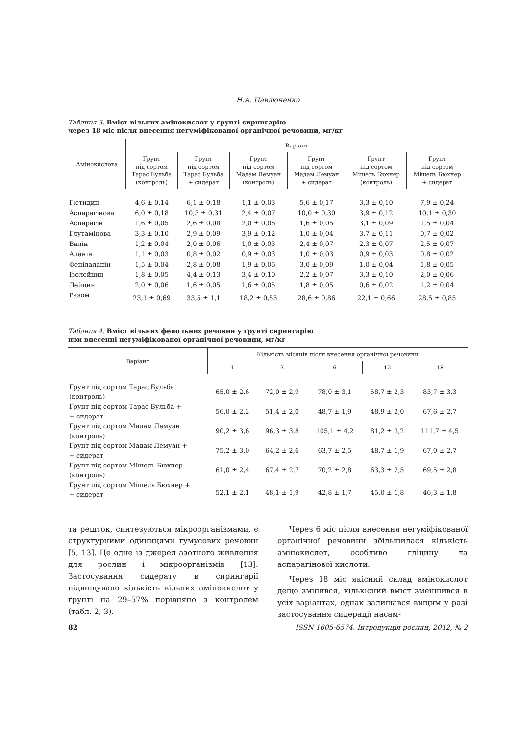Н.А. Павлюченко
Таблиця 3. Вміст вільних амінокислот у ґрунті сирингарію
через 18 міс після внесення негуміфікованої органічної речовини, мг/кг
| Амінокислота | Варіант | | | | | |
| --- | --- | --- | --- | --- | --- | --- |
| | Ґрунт під сортом Тарас Бульба (контроль) | Ґрунт під сортом Тарас Бульба + сидерат | Ґрунт під сортом Мадам Лемуан (контроль) | Ґрунт під сортом Мадам Лемуан + сидерат | Ґрунт під сортом Мішель Бюхнер (контроль) | Ґрунт під сортом Мішель Бюхнер + сидерат |
| Гістидин | 4,6 ± 0,14 | 6,1 ± 0,18 | 1,1 ± 0,03 | 5,6 ± 0,17 | 3,3 ± 0,10 | 7,9 ± 0,24 |
| Аспарагінова | 6,0 ± 0,18 | 10,3 ± 0,31 | 2,4 ± 0,07 | 10,0 ± 0,30 | 3,9 ± 0,12 | 10,1 ± 0,30 |
| Аспарагін | 1,6 ± 0,05 | 2,6 ± 0,08 | 2,0 ± 0,06 | 1,6 ± 0,05 | 3,1 ± 0,09 | 1,5 ± 0,04 |
| Глутамінова | 3,3 ± 0,10 | 2,9 ± 0,09 | 3,9 ± 0,12 | 1,0 ± 0,04 | 3,7 ± 0,11 | 0,7 ± 0,02 |
| Валін | 1,2 ± 0,04 | 2,0 ± 0,06 | 1,0 ± 0,03 | 2,4 ± 0,07 | 2,3 ± 0,07 | 2,5 ± 0,07 |
| Аланін | 1,1 ± 0,03 | 0,8 ± 0,02 | 0,9 ± 0,03 | 1,0 ± 0,03 | 0,9 ± 0,03 | 0,8 ± 0,02 |
| Фенілаланін | 1,5 ± 0,04 | 2,8 ± 0,08 | 1,9 ± 0,06 | 3,0 ± 0,09 | 1,0 ± 0,04 | 1,8 ± 0,05 |
| Ізолейцин | 1,8 ± 0,05 | 4,4 ± 0,13 | 3,4 ± 0,10 | 2,2 ± 0,07 | 3,3 ± 0,10 | 2,0 ± 0,06 |
| Лейцин | 2,0 ± 0,06 | 1,6 ± 0,05 | 1,6 ± 0,05 | 1,8 ± 0,05 | 0,6 ± 0,02 | 1,2 ± 0,04 |
| Разом | 23,1 ± 0,69 | 33,5 ± 1,1 | 18,2 ± 0,55 | 28,6 ± 0,86 | 22,1 ± 0,66 | 28,5 ± 0,85 |
Таблиця 4. Вміст вільних фенольних речовин у ґрунті сирингарію
при внесенні негуміфікованої органічної речовини, мг/кг
| Варіант | Кількість місяців після внесення органічної речовини | | | | |
| --- | --- | --- | --- | --- | --- |
| | 1 | 3 | 6 | 12 | 18 |
| Ґрунт під сортом Тарас Бульба (контроль) | 65,0 ± 2,6 | 72,0 ± 2,9 | 78,0 ± 3,1 | 58,7 ± 2,3 | 83,7 ± 3,3 |
| Ґрунт під сортом Тарас Бульба + + сидерат | 56,0 ± 2,2 | 51,4 ± 2,0 | 48,7 ± 1,9 | 48,9 ± 2,0 | 67,6 ± 2,7 |
| Ґрунт під сортом Мадам Лемуан (контроль) | 90,2 ± 3,6 | 96,3 ± 3,8 | 105,1 ± 4,2 | 81,2 ± 3,2 | 111,7 ± 4,5 |
| Ґрунт під сортом Мадам Лемуан + + сидерат | 75,2 ± 3,0 | 64,2 ± 2,6 | 63,7 ± 2,5 | 48,7 ± 1,9 | 67,0 ± 2,7 |
| Ґрунт під сортом Мішель Бюхнер (контроль) | 61,0 ± 2,4 | 67,4 ± 2,7 | 70,2 ± 2,8 | 63,3 ± 2,5 | 69,5 ± 2,8 |
| Ґрунт під сортом Мішель Бюхнер + + сидерат | 52,1 ± 2,1 | 48,1 ± 1,9 | 42,8 ± 1,7 | 45,0 ± 1,8 | 46,3 ± 1,8 |
та решток, синтезуються мікроорганізмами, є структурними одиницями гумусових речовин [5, 13]. Це одне із джерел азотного живлення для рослин і мікроорганізмів [13]. Застосування сидерату в сирингарії підвищувало кількість вільних амінокислот у ґрунті на 29–57% порівняно з контролем (табл. 2, 3).
Через 6 міс після внесення негуміфікованої органічної речовини збільшилася кількість амінокислот, особливо гліцину та аспарагінової кислоти.
Через 18 міс якісний склад амінокислот дещо змінився, кількісний вміст зменшився в усіх варіантах, однак залишався вищим у разі застосування сидерації насам-
82 ISSN 1605-6574. Інтродукція рослин, 2012, № 2